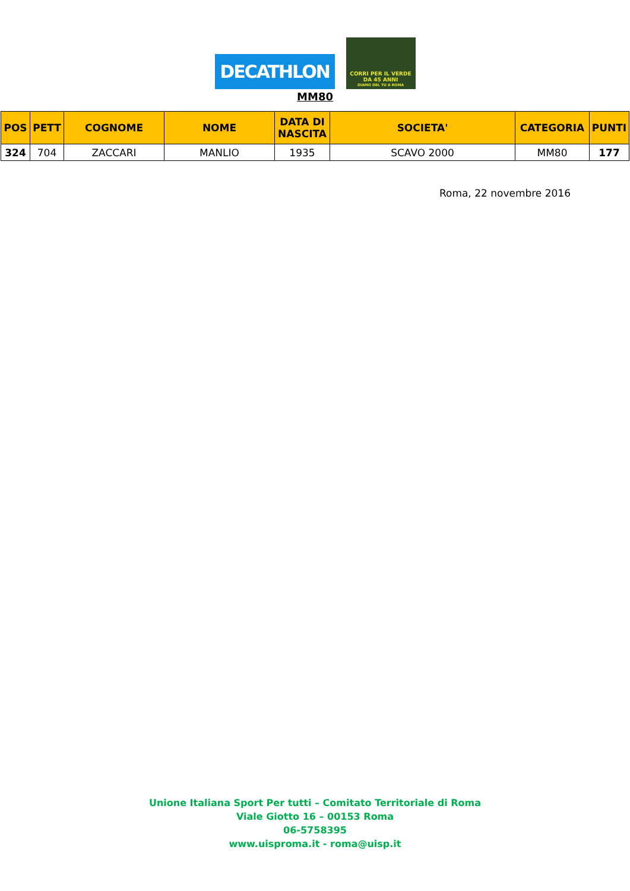DECATHLON
CORRI PER IL VERDE
DA 45 ANNI
DIAMO DEL TU A ROMA
MM80
| POS | PETT | COGNOME | NOME | DATA DI NASCITA | SOCIETA' | CATEGORIA | PUNTI |
| --- | --- | --- | --- | --- | --- | --- | --- |
| 324 | 704 | ZACCARI | MANLIO | 1935 | SCAVO 2000 | MM80 | 177 |
Roma, 22 novembre 2016
Unione Italiana Sport Per tutti – Comitato Territoriale di Roma
Viale Giotto 16 – 00153 Roma
06-5758395
www.uisproma.it - roma@uisp.it